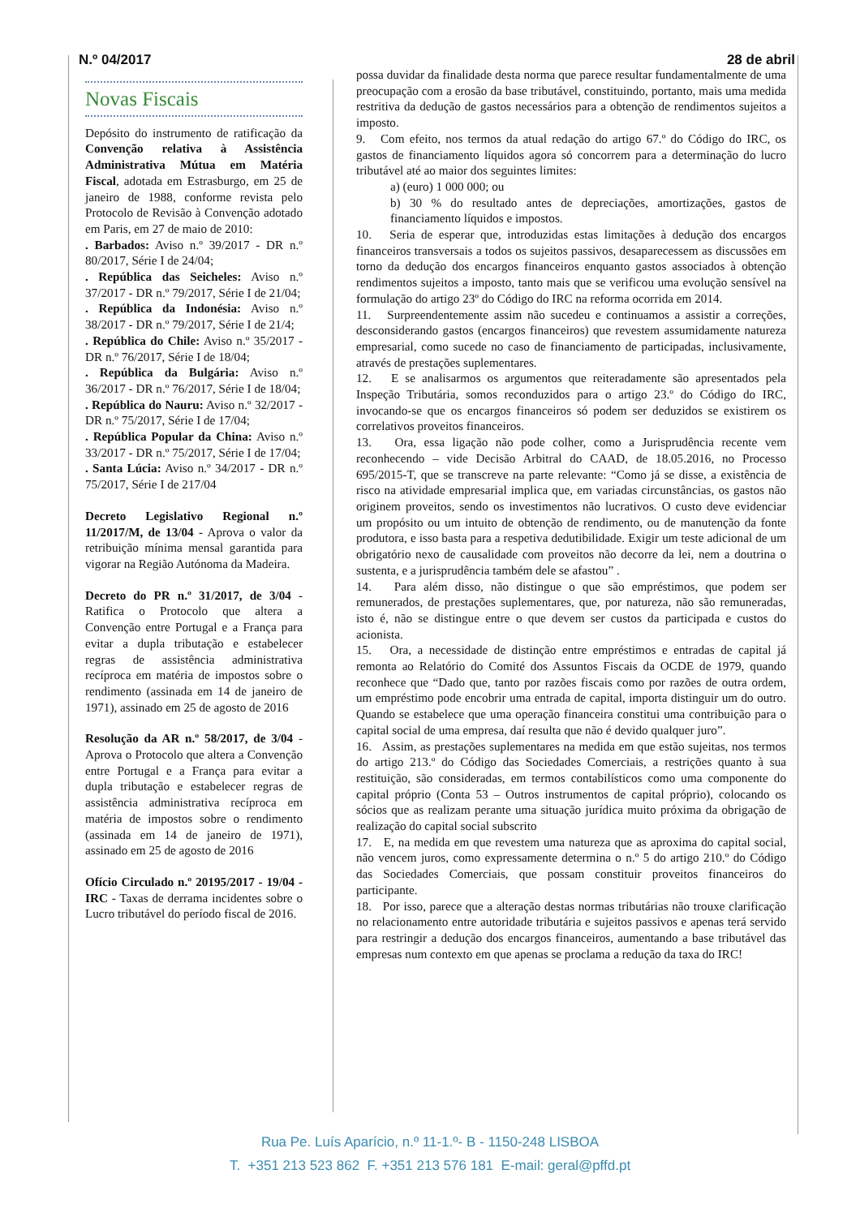N.º 04/2017 28 de abril
Novas Fiscais
Depósito do instrumento de ratificação da Convenção relativa à Assistência Administrativa Mútua em Matéria Fiscal, adotada em Estrasburgo, em 25 de janeiro de 1988, conforme revista pelo Protocolo de Revisão à Convenção adotado em Paris, em 27 de maio de 2010:
. Barbados: Aviso n.º 39/2017 - DR n.º 80/2017, Série I de 24/04;
. República das Seicheles: Aviso n.º 37/2017 - DR n.º 79/2017, Série I de 21/04;
. República da Indonésia: Aviso n.º 38/2017 - DR n.º 79/2017, Série I de 21/4;
. República do Chile: Aviso n.º 35/2017 - DR n.º 76/2017, Série I de 18/04;
. República da Bulgária: Aviso n.º 36/2017 - DR n.º 76/2017, Série I de 18/04;
. República do Nauru: Aviso n.º 32/2017 - DR n.º 75/2017, Série I de 17/04;
. República Popular da China: Aviso n.º 33/2017 - DR n.º 75/2017, Série I de 17/04;
. Santa Lúcia: Aviso n.º 34/2017 - DR n.º 75/2017, Série I de 217/04
Decreto Legislativo Regional n.º 11/2017/M, de 13/04 - Aprova o valor da retribuição mínima mensal garantida para vigorar na Região Autónoma da Madeira.
Decreto do PR n.º 31/2017, de 3/04 - Ratifica o Protocolo que altera a Convenção entre Portugal e a França para evitar a dupla tributação e estabelecer regras de assistência administrativa recíproca em matéria de impostos sobre o rendimento (assinada em 14 de janeiro de 1971), assinado em 25 de agosto de 2016
Resolução da AR n.º 58/2017, de 3/04 - Aprova o Protocolo que altera a Convenção entre Portugal e a França para evitar a dupla tributação e estabelecer regras de assistência administrativa recíproca em matéria de impostos sobre o rendimento (assinada em 14 de janeiro de 1971), assinado em 25 de agosto de 2016
Ofício Circulado n.º 20195/2017 - 19/04 - IRC - Taxas de derrama incidentes sobre o Lucro tributável do período fiscal de 2016.
possa duvidar da finalidade desta norma que parece resultar fundamentalmente de uma preocupação com a erosão da base tributável, constituindo, portanto, mais uma medida restritiva da dedução de gastos necessários para a obtenção de rendimentos sujeitos a imposto.
9. Com efeito, nos termos da atual redação do artigo 67.º do Código do IRC, os gastos de financiamento líquidos agora só concorrem para a determinação do lucro tributável até ao maior dos seguintes limites:
a) (euro) 1 000 000; ou
b) 30 % do resultado antes de depreciações, amortizações, gastos de financiamento líquidos e impostos.
10. Seria de esperar que, introduzidas estas limitações à dedução dos encargos financeiros transversais a todos os sujeitos passivos, desaparecessem as discussões em torno da dedução dos encargos financeiros enquanto gastos associados à obtenção rendimentos sujeitos a imposto, tanto mais que se verificou uma evolução sensível na formulação do artigo 23º do Código do IRC na reforma ocorrida em 2014.
11. Surpreendentemente assim não sucedeu e continuamos a assistir a correções, desconsiderando gastos (encargos financeiros) que revestem assumidamente natureza empresarial, como sucede no caso de financiamento de participadas, inclusivamente, através de prestações suplementares.
12. E se analisarmos os argumentos que reiteradamente são apresentados pela Inspeção Tributária, somos reconduzidos para o artigo 23.º do Código do IRC, invocando-se que os encargos financeiros só podem ser deduzidos se existirem os correlativos proveitos financeiros.
13. Ora, essa ligação não pode colher, como a Jurisprudência recente vem reconhecendo – vide Decisão Arbitral do CAAD, de 18.05.2016, no Processo 695/2015-T, que se transcreve na parte relevante: “Como já se disse, a existência de risco na atividade empresarial implica que, em variadas circunstâncias, os gastos não originem proveitos, sendo os investimentos não lucrativos. O custo deve evidenciar um propósito ou um intuito de obtenção de rendimento, ou de manutenção da fonte produtora, e isso basta para a respetiva dedutibilidade. Exigir um teste adicional de um obrigatório nexo de causalidade com proveitos não decorre da lei, nem a doutrina o sustenta, e a jurisprudência também dele se afastou” .
14. Para além disso, não distingue o que são empréstimos, que podem ser remunerados, de prestações suplementares, que, por natureza, não são remuneradas, isto é, não se distingue entre o que devem ser custos da participada e custos do acionista.
15. Ora, a necessidade de distinção entre empréstimos e entradas de capital já remonta ao Relatório do Comité dos Assuntos Fiscais da OCDE de 1979, quando reconhece que “Dado que, tanto por razões fiscais como por razões de outra ordem, um empréstimo pode encobrir uma entrada de capital, importa distinguir um do outro. Quando se estabelece que uma operação financeira constitui uma contribuição para o capital social de uma empresa, daí resulta que não é devido qualquer juro”.
16. Assim, as prestações suplementares na medida em que estão sujeitas, nos termos do artigo 213.º do Código das Sociedades Comerciais, a restrições quanto à sua restituição, são consideradas, em termos contabilísticos como uma componente do capital próprio (Conta 53 – Outros instrumentos de capital próprio), colocando os sócios que as realizam perante uma situação jurídica muito próxima da obrigação de realização do capital social subscrito
17. E, na medida em que revestem uma natureza que as aproxima do capital social, não vencem juros, como expressamente determina o n.º 5 do artigo 210.º do Código das Sociedades Comerciais, que possam constituir proveitos financeiros do participante.
18. Por isso, parece que a alteração destas normas tributárias não trouxe clarificação no relacionamento entre autoridade tributária e sujeitos passivos e apenas terá servido para restringir a dedução dos encargos financeiros, aumentando a base tributável das empresas num contexto em que apenas se proclama a redução da taxa do IRC!
Rua Pe. Luís Aparício, n.º 11-1.º- B - 1150-248 LISBOA
T. +351 213 523 862 F. +351 213 576 181 E-mail: geral@pffd.pt